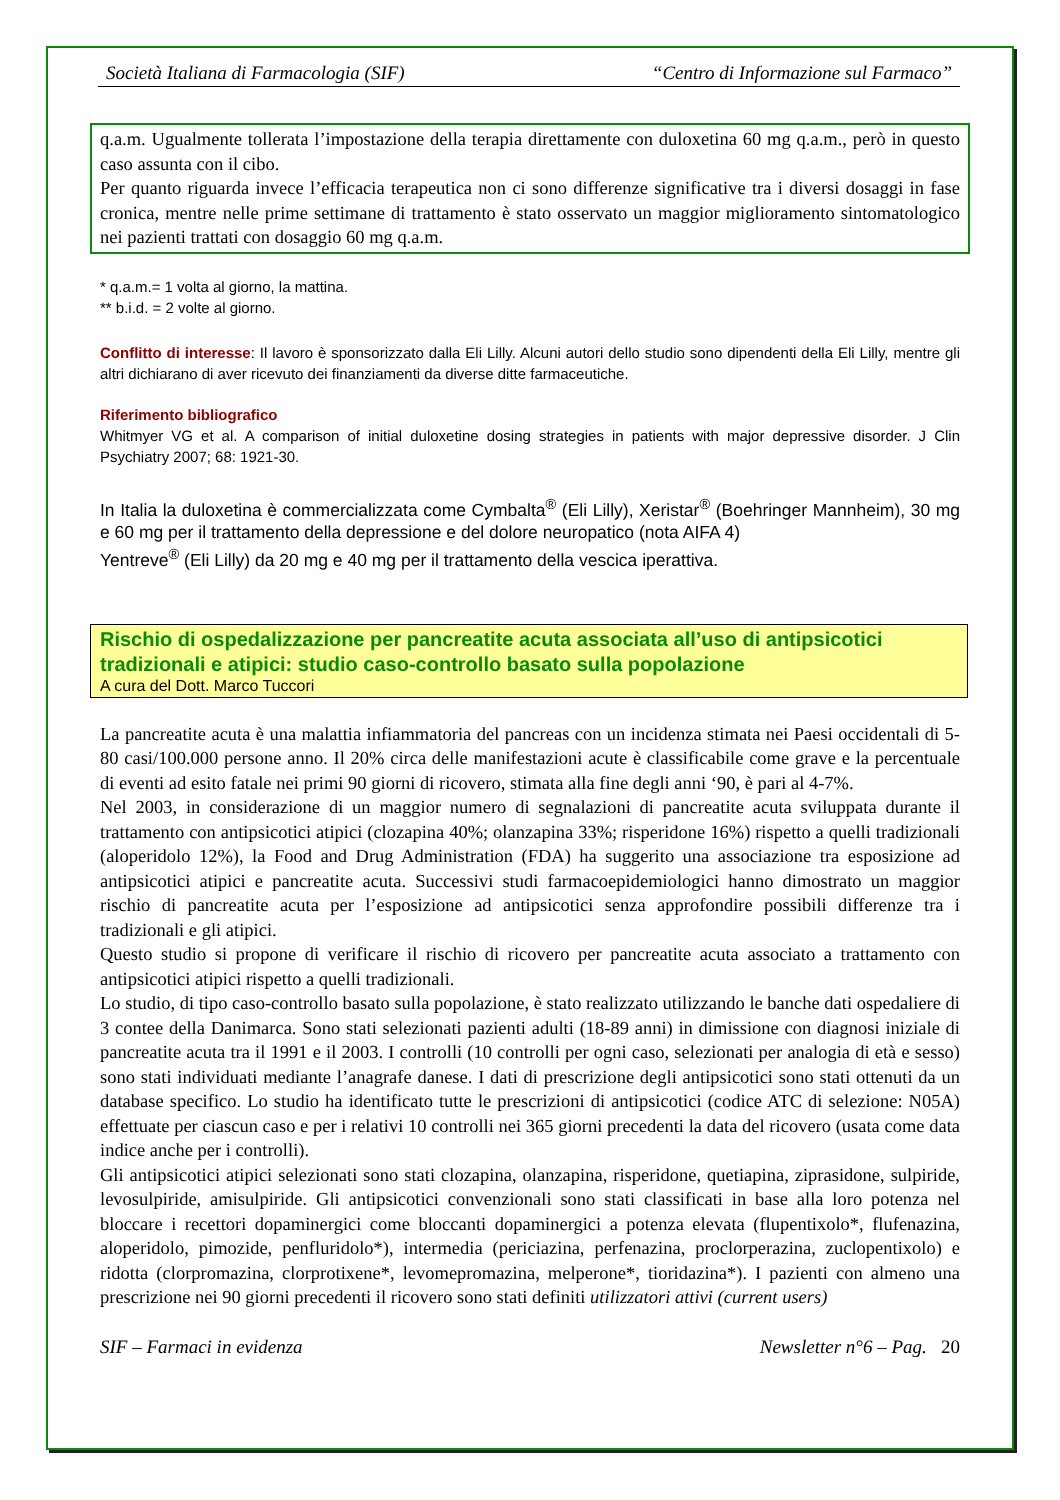Società Italiana di Farmacologia (SIF) “Centro di Informazione sul Farmaco”
q.a.m. Ugualmente tollerata l’impostazione della terapia direttamente con duloxetina 60 mg q.a.m., però in questo caso assunta con il cibo.
Per quanto riguarda invece l’efficacia terapeutica non ci sono differenze significative tra i diversi dosaggi in fase cronica, mentre nelle prime settimane di trattamento è stato osservato un maggior miglioramento sintomatologico nei pazienti trattati con dosaggio 60 mg q.a.m.
* q.a.m.= 1 volta al giorno, la mattina.
** b.i.d. = 2 volte al giorno.
Conflitto di interesse: Il lavoro è sponsorizzato dalla Eli Lilly. Alcuni autori dello studio sono dipendenti della Eli Lilly, mentre gli altri dichiarano di aver ricevuto dei finanziamenti da diverse ditte farmaceutiche.
Riferimento bibliografico
Whitmyer VG et al. A comparison of initial duloxetine dosing strategies in patients with major depressive disorder. J Clin Psychiatry 2007; 68: 1921-30.
In Italia la duloxetina è commercializzata come Cymbalta<sup>®</sup> (Eli Lilly), Xeristar<sup>®</sup> (Boehringer Mannheim), 30 mg e 60 mg per il trattamento della depressione e del dolore neuropatico (nota AIFA 4)
Yentreve<sup>®</sup> (Eli Lilly) da 20 mg e 40 mg per il trattamento della vescica iperattiva.
Rischio di ospedalizzazione per pancreatite acuta associata all’uso di antipsicotici tradizionali e atipici: studio caso-controllo basato sulla popolazione
A cura del Dott. Marco Tuccori
La pancreatite acuta è una malattia infiammatoria del pancreas con un incidenza stimata nei Paesi occidentali di 5-80 casi/100.000 persone anno. Il 20% circa delle manifestazioni acute è classificabile come grave e la percentuale di eventi ad esito fatale nei primi 90 giorni di ricovero, stimata alla fine degli anni ‘90, è pari al 4-7%.
Nel 2003, in considerazione di un maggior numero di segnalazioni di pancreatite acuta sviluppata durante il trattamento con antipsicotici atipici (clozapina 40%; olanzapina 33%; risperidone 16%) rispetto a quelli tradizionali (aloperidolo 12%), la Food and Drug Administration (FDA) ha suggerito una associazione tra esposizione ad antipsicotici atipici e pancreatite acuta. Successivi studi farmacoepidemiologici hanno dimostrato un maggior rischio di pancreatite acuta per l’esposizione ad antipsicotici senza approfondire possibili differenze tra i tradizionali e gli atipici.
Questo studio si propone di verificare il rischio di ricovero per pancreatite acuta associato a trattamento con antipsicotici atipici rispetto a quelli tradizionali.
Lo studio, di tipo caso-controllo basato sulla popolazione, è stato realizzato utilizzando le banche dati ospedaliere di 3 contee della Danimarca. Sono stati selezionati pazienti adulti (18-89 anni) in dimissione con diagnosi iniziale di pancreatite acuta tra il 1991 e il 2003. I controlli (10 controlli per ogni caso, selezionati per analogia di età e sesso) sono stati individuati mediante l’anagrafe danese. I dati di prescrizione degli antipsicotici sono stati ottenuti da un database specifico. Lo studio ha identificato tutte le prescrizioni di antipsicotici (codice ATC di selezione: N05A) effettuate per ciascun caso e per i relativi 10 controlli nei 365 giorni precedenti la data del ricovero (usata come data indice anche per i controlli).
Gli antipsicotici atipici selezionati sono stati clozapina, olanzapina, risperidone, quetiapina, ziprasidone, sulpiride, levosulpiride, amisulpiride. Gli antipsicotici convenzionali sono stati classificati in base alla loro potenza nel bloccare i recettori dopaminergici come bloccanti dopaminergici a potenza elevata (flupentixolo*, flufenazina, aloperidolo, pimozide, penfluridolo*), intermedia (periciazina, perfenazina, proclorperazina, zuclopentixolo) e ridotta (clorpromazina, clorprotixene*, levomepromazina, melperone*, tioridazina*). I pazienti con almeno una prescrizione nei 90 giorni precedenti il ricovero sono stati definiti utilizzatori attivi (current users)
SIF – Farmaci in evidenza Newsletter n°6 – Pag. 20